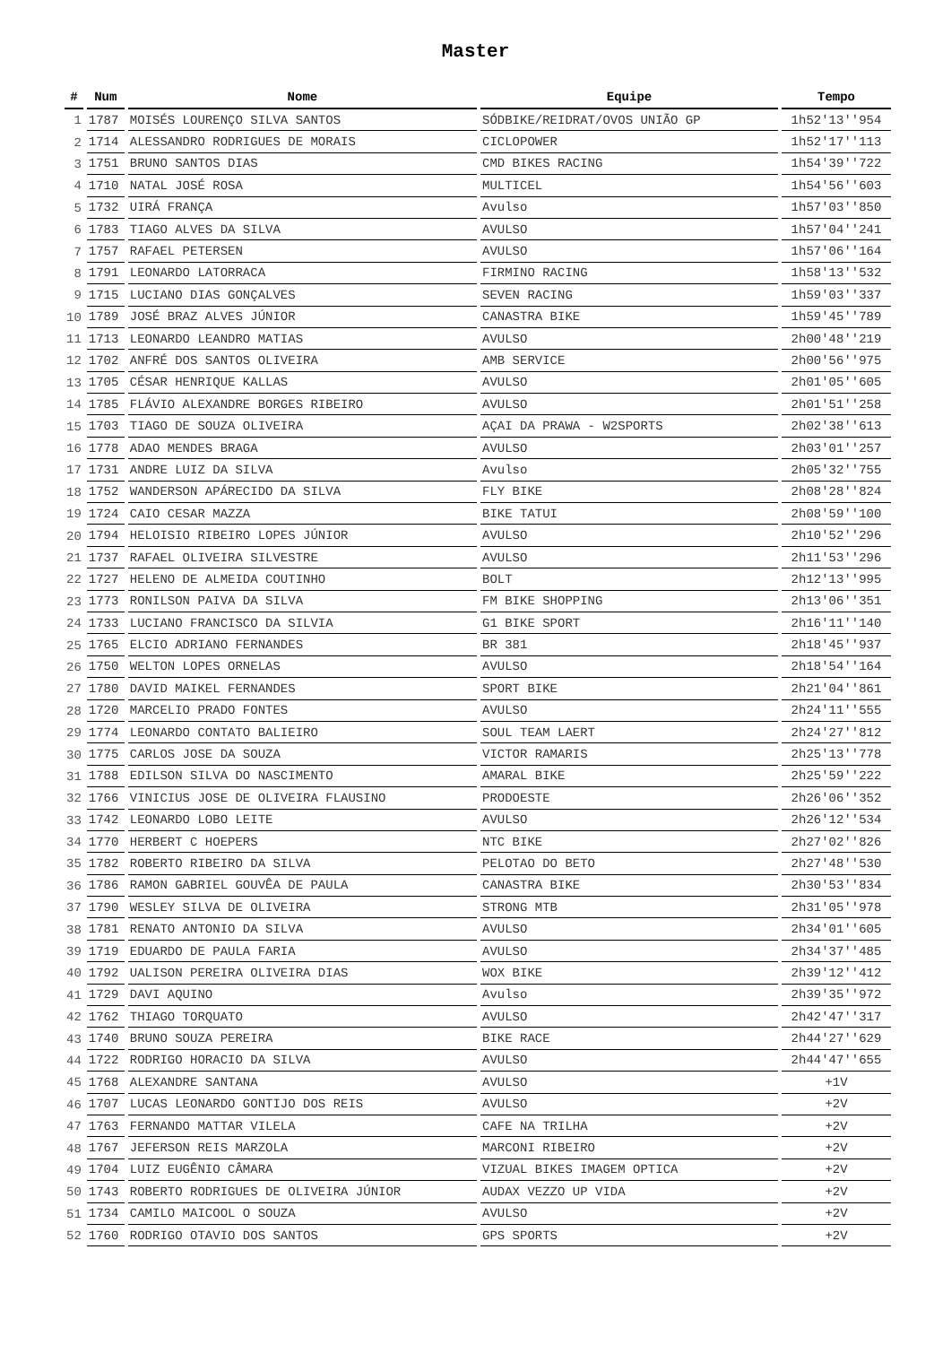Master
| # | Num | Nome | Equipe | Tempo |
| --- | --- | --- | --- | --- |
| 1 | 1787 | MOISÉS LOURENÇO SILVA SANTOS | SÓDBIKE/REIDRAT/OVOS UNIÃO GP | 1h52'13''954 |
| 2 | 1714 | ALESSANDRO RODRIGUES DE MORAIS | CICLOPOWER | 1h52'17''113 |
| 3 | 1751 | BRUNO SANTOS DIAS | CMD BIKES RACING | 1h54'39''722 |
| 4 | 1710 | NATAL JOSÉ ROSA | MULTICEL | 1h54'56''603 |
| 5 | 1732 | UIRÁ FRANÇA | Avulso | 1h57'03''850 |
| 6 | 1783 | TIAGO ALVES DA SILVA | AVULSO | 1h57'04''241 |
| 7 | 1757 | RAFAEL PETERSEN | AVULSO | 1h57'06''164 |
| 8 | 1791 | LEONARDO LATORRACA | FIRMINO RACING | 1h58'13''532 |
| 9 | 1715 | LUCIANO DIAS GONÇALVES | SEVEN RACING | 1h59'03''337 |
| 10 | 1789 | JOSÉ BRAZ ALVES JÚNIOR | CANASTRA BIKE | 1h59'45''789 |
| 11 | 1713 | LEONARDO LEANDRO MATIAS | AVULSO | 2h00'48''219 |
| 12 | 1702 | ANFRÉ DOS SANTOS OLIVEIRA | AMB SERVICE | 2h00'56''975 |
| 13 | 1705 | CÉSAR HENRIQUE KALLAS | AVULSO | 2h01'05''605 |
| 14 | 1785 | FLÁVIO ALEXANDRE BORGES RIBEIRO | AVULSO | 2h01'51''258 |
| 15 | 1703 | TIAGO DE SOUZA OLIVEIRA | AÇAI DA PRAWA - W2SPORTS | 2h02'38''613 |
| 16 | 1778 | ADAO MENDES BRAGA | AVULSO | 2h03'01''257 |
| 17 | 1731 | ANDRE LUIZ DA SILVA | Avulso | 2h05'32''755 |
| 18 | 1752 | WANDERSON APÁRECIDO DA SILVA | FLY BIKE | 2h08'28''824 |
| 19 | 1724 | CAIO CESAR MAZZA | BIKE TATUI | 2h08'59''100 |
| 20 | 1794 | HELOISIO RIBEIRO LOPES JÚNIOR | AVULSO | 2h10'52''296 |
| 21 | 1737 | RAFAEL OLIVEIRA SILVESTRE | AVULSO | 2h11'53''296 |
| 22 | 1727 | HELENO DE ALMEIDA COUTINHO | BOLT | 2h12'13''995 |
| 23 | 1773 | RONILSON PAIVA DA SILVA | FM BIKE SHOPPING | 2h13'06''351 |
| 24 | 1733 | LUCIANO FRANCISCO DA SILVIA | G1 BIKE SPORT | 2h16'11''140 |
| 25 | 1765 | ELCIO ADRIANO FERNANDES | BR 381 | 2h18'45''937 |
| 26 | 1750 | WELTON LOPES ORNELAS | AVULSO | 2h18'54''164 |
| 27 | 1780 | DAVID MAIKEL FERNANDES | SPORT BIKE | 2h21'04''861 |
| 28 | 1720 | MARCELIO PRADO FONTES | AVULSO | 2h24'11''555 |
| 29 | 1774 | LEONARDO CONTATO BALIEIRO | SOUL TEAM LAERT | 2h24'27''812 |
| 30 | 1775 | CARLOS JOSE DA SOUZA | VICTOR RAMARIS | 2h25'13''778 |
| 31 | 1788 | EDILSON SILVA DO NASCIMENTO | AMARAL BIKE | 2h25'59''222 |
| 32 | 1766 | VINICIUS JOSE DE OLIVEIRA FLAUSINO | PRODOESTE | 2h26'06''352 |
| 33 | 1742 | LEONARDO LOBO LEITE | AVULSO | 2h26'12''534 |
| 34 | 1770 | HERBERT C HOEPERS | NTC BIKE | 2h27'02''826 |
| 35 | 1782 | ROBERTO RIBEIRO DA SILVA | PELOTAO DO BETO | 2h27'48''530 |
| 36 | 1786 | RAMON GABRIEL GOUVÊA DE PAULA | CANASTRA BIKE | 2h30'53''834 |
| 37 | 1790 | WESLEY SILVA DE OLIVEIRA | STRONG MTB | 2h31'05''978 |
| 38 | 1781 | RENATO ANTONIO DA SILVA | AVULSO | 2h34'01''605 |
| 39 | 1719 | EDUARDO DE PAULA FARIA | AVULSO | 2h34'37''485 |
| 40 | 1792 | UALISON PEREIRA OLIVEIRA DIAS | WOX BIKE | 2h39'12''412 |
| 41 | 1729 | DAVI AQUINO | Avulso | 2h39'35''972 |
| 42 | 1762 | THIAGO TORQUATO | AVULSO | 2h42'47''317 |
| 43 | 1740 | BRUNO SOUZA PEREIRA | BIKE RACE | 2h44'27''629 |
| 44 | 1722 | RODRIGO HORACIO DA SILVA | AVULSO | 2h44'47''655 |
| 45 | 1768 | ALEXANDRE SANTANA | AVULSO | +1V |
| 46 | 1707 | LUCAS LEONARDO GONTIJO DOS REIS | AVULSO | +2V |
| 47 | 1763 | FERNANDO MATTAR VILELA | CAFE NA TRILHA | +2V |
| 48 | 1767 | JEFERSON REIS MARZOLA | MARCONI RIBEIRO | +2V |
| 49 | 1704 | LUIZ EUGÊNIO CÂMARA | VIZUAL BIKES IMAGEM OPTICA | +2V |
| 50 | 1743 | ROBERTO RODRIGUES DE OLIVEIRA JÚNIOR | AUDAX VEZZO UP VIDA | +2V |
| 51 | 1734 | CAMILO MAICOOL O SOUZA | AVULSO | +2V |
| 52 | 1760 | RODRIGO OTAVIO DOS SANTOS | GPS SPORTS | +2V |